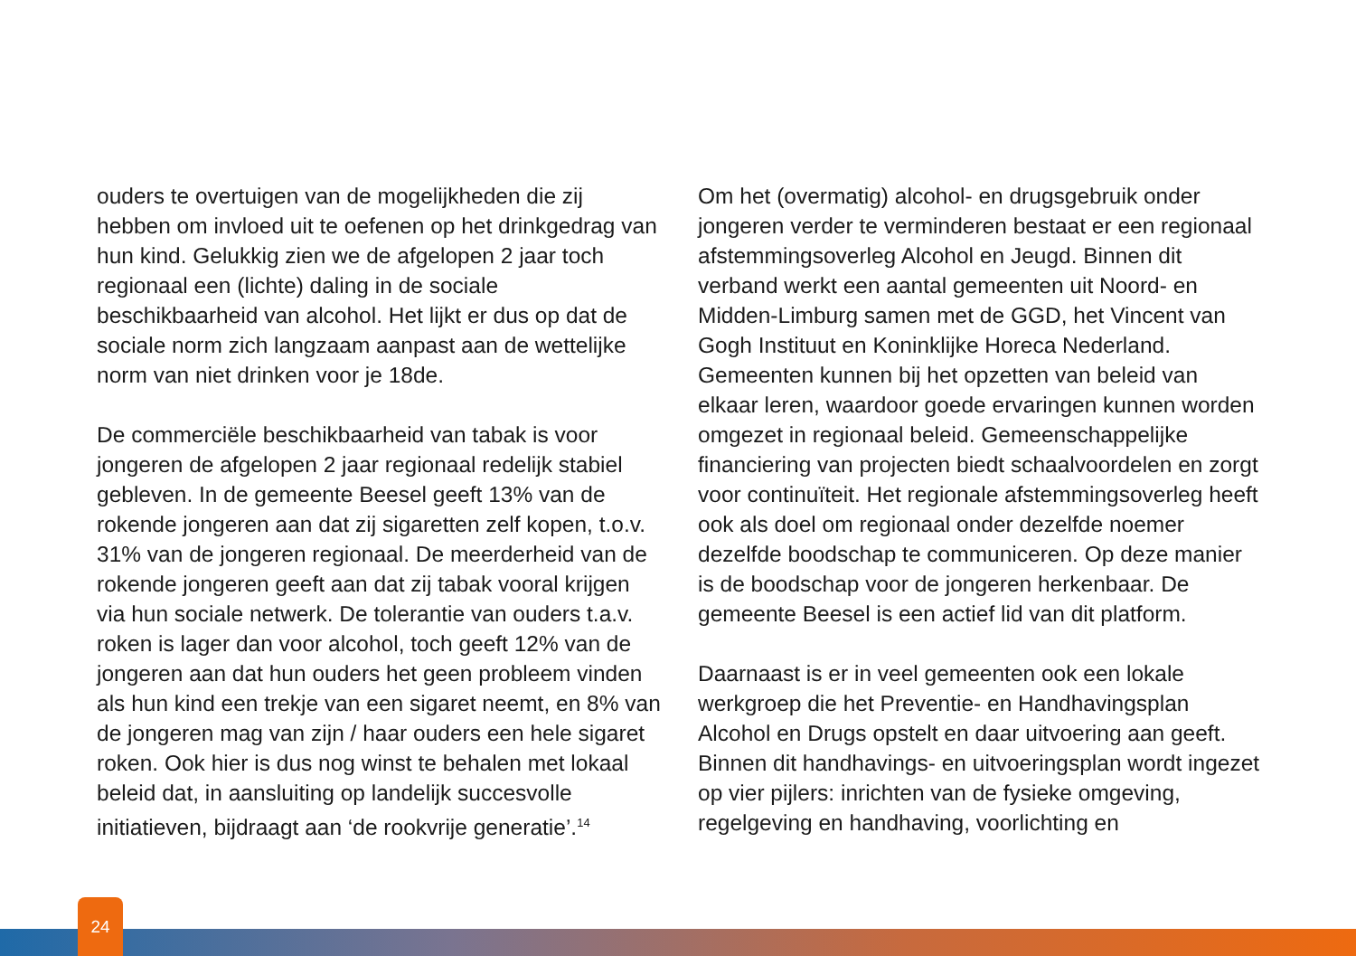ouders te overtuigen van de mogelijkheden die zij hebben om invloed uit te oefenen op het drinkgedrag van hun kind. Gelukkig zien we de afgelopen 2 jaar toch regionaal een (lichte) daling in de sociale beschikbaarheid van alcohol. Het lijkt er dus op dat de sociale norm zich langzaam aanpast aan de wettelijke norm van niet drinken voor je 18de.
De commerciële beschikbaarheid van tabak is voor jongeren de afgelopen 2 jaar regionaal redelijk stabiel gebleven. In de gemeente Beesel geeft 13% van de rokende jongeren aan dat zij sigaretten zelf kopen, t.o.v. 31% van de jongeren regionaal. De meerderheid van de rokende jongeren geeft aan dat zij tabak vooral krijgen via hun sociale netwerk. De tolerantie van ouders t.a.v. roken is lager dan voor alcohol, toch geeft 12% van de jongeren aan dat hun ouders het geen probleem vinden als hun kind een trekje van een sigaret neemt, en 8% van de jongeren mag van zijn / haar ouders een hele sigaret roken. Ook hier is dus nog winst te behalen met lokaal beleid dat, in aansluiting op landelijk succesvolle initiatieven, bijdraagt aan ‘de rookvrije generatie’.<sup>14</sup>
Om het (overmatig) alcohol- en drugsgebruik onder jongeren verder te verminderen bestaat er een regionaal afstemmingsoverleg Alcohol en Jeugd. Binnen dit verband werkt een aantal gemeenten uit Noord- en Midden-Limburg samen met de GGD, het Vincent van Gogh Instituut en Koninklijke Horeca Nederland. Gemeenten kunnen bij het opzetten van beleid van elkaar leren, waardoor goede ervaringen kunnen worden omgezet in regionaal beleid. Gemeenschappelijke financiering van projecten biedt schaalvoordelen en zorgt voor continuïteit. Het regionale afstemmingsoverleg heeft ook als doel om regionaal onder dezelfde noemer dezelfde boodschap te communiceren. Op deze manier is de boodschap voor de jongeren herkenbaar. De gemeente Beesel is een actief lid van dit platform.
Daarnaast is er in veel gemeenten ook een lokale werkgroep die het Preventie- en Handhavingsplan Alcohol en Drugs opstelt en daar uitvoering aan geeft. Binnen dit handhavings- en uitvoeringsplan wordt ingezet op vier pijlers: inrichten van de fysieke omgeving, regelgeving en handhaving, voorlichting en
24